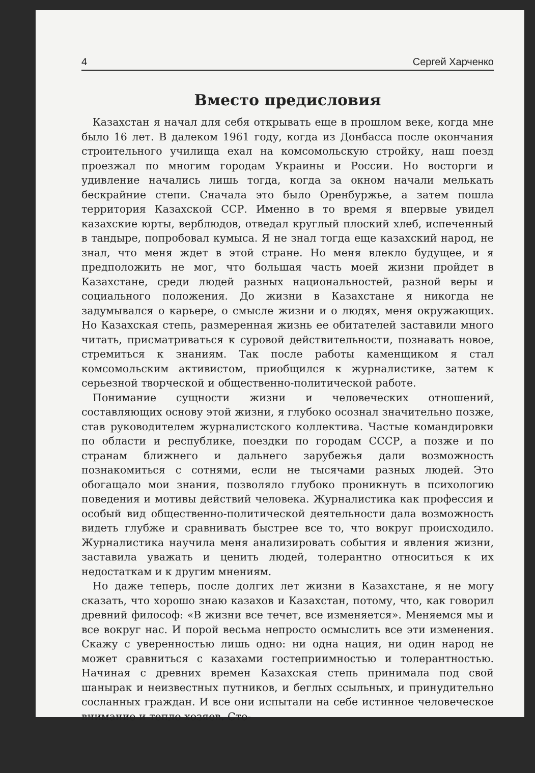4 Сергей Харченко
Вместо предисловия
Казахстан я начал для себя открывать еще в прошлом веке, когда мне было 16 лет. В далеком 1961 году, когда из Донбасса после окончания строительного училища ехал на комсомольскую стройку, наш поезд проезжал по многим городам Украины и России. Но восторги и удивление начались лишь тогда, когда за окном начали мелькать бескрайние степи. Сначала это было Оренбуржье, а затем пошла территория Казахской ССР. Именно в то время я впервые увидел казахские юрты, верблюдов, отведал круглый плоский хлеб, испеченный в тандыре, попробовал кумыса. Я не знал тогда еще казахский народ, не знал, что меня ждет в этой стране. Но меня влекло будущее, и я предположить не мог, что большая часть моей жизни пройдет в Казахстане, среди людей разных национальностей, разной веры и социального положения. До жизни в Казахстане я никогда не задумывался о карьере, о смысле жизни и о людях, меня окружающих. Но Казахская степь, размеренная жизнь ее обитателей заставили много читать, присматриваться к суровой действительности, познавать новое, стремиться к знаниям. Так после работы каменщиком я стал комсомольским активистом, приобщился к журналистике, затем к серьезной творческой и общественно-политической работе.
Понимание сущности жизни и человеческих отношений, составляющих основу этой жизни, я глубоко осознал значительно позже, став руководителем журналистского коллектива. Частые командировки по области и республике, поездки по городам СССР, а позже и по странам ближнего и дальнего зарубежья дали возможность познакомиться с сотнями, если не тысячами разных людей. Это обогащало мои знания, позволяло глубоко проникнуть в психологию поведения и мотивы действий человека. Журналистика как профессия и особый вид общественно-политической деятельности дала возможность видеть глубже и сравнивать быстрее все то, что вокруг происходило. Журналистика научила меня анализировать события и явления жизни, заставила уважать и ценить людей, толерантно относиться к их недостаткам и к другим мнениям.
Но даже теперь, после долгих лет жизни в Казахстане, я не могу сказать, что хорошо знаю казахов и Казахстан, потому, что, как говорил древний философ: «В жизни все течет, все изменяется». Меняемся мы и все вокруг нас. И порой весьма непросто осмыслить все эти изменения. Скажу с уверенностью лишь одно: ни одна нация, ни один народ не может сравниться с казахами гостеприимностью и толерантностью. Начиная с древних времен Казахская степь принимала под свой шанырак и неизвестных путников, и беглых ссыльных, и принудительно сосланных граждан. И все они испытали на себе истинное человеческое внимание и тепло хозяев. Сто-